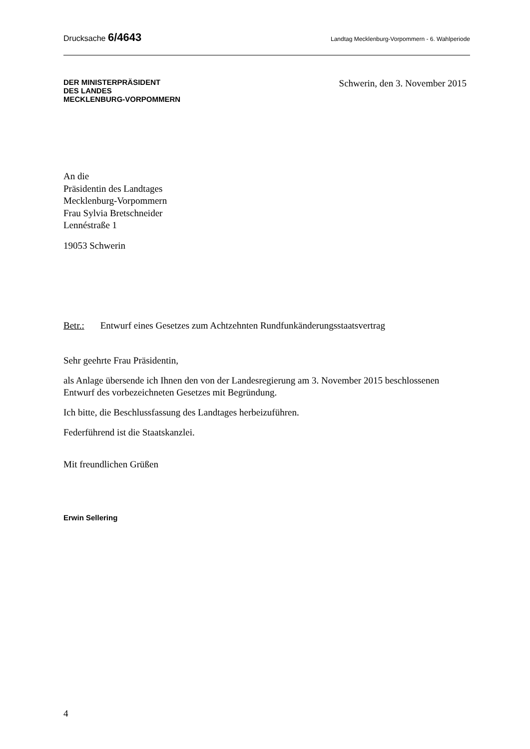Drucksache 6/4643
Landtag Mecklenburg-Vorpommern - 6. Wahlperiode
DER MINISTERPRÄSIDENT
DES LANDES
MECKLENBURG-VORPOMMERN
Schwerin, den 3. November 2015
An die
Präsidentin des Landtages
Mecklenburg-Vorpommern
Frau Sylvia Bretschneider
Lennéstraße 1
19053 Schwerin
Betr.: Entwurf eines Gesetzes zum Achtzehnten Rundfunkänderungsstaatsvertrag
Sehr geehrte Frau Präsidentin,
als Anlage übersende ich Ihnen den von der Landesregierung am 3. November 2015 beschlossenen Entwurf des vorbezeichneten Gesetzes mit Begründung.
Ich bitte, die Beschlussfassung des Landtages herbeizuführen.
Federführend ist die Staatskanzlei.
Mit freundlichen Grüßen
Erwin Sellering
4